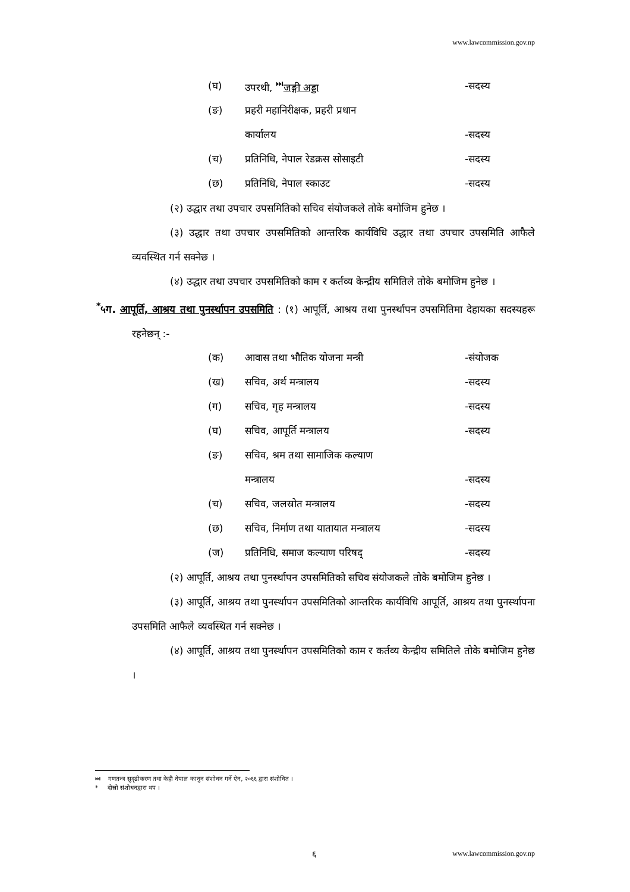www.lawcommission.gov.np
| (घ) | उपरथी, <sup>⏭</sup> जङ्गी अड्डा | -सदस्य |
| (ङ) | प्रहरी महानिरीक्षक, प्रहरी प्रधान | |
| | कार्यालय | -सदस्य |
| (च) | प्रतिनिधि, नेपाल रेडक्रस सोसाइटी | -सदस्य |
| (छ) | प्रतिनिधि, नेपाल स्काउट | -सदस्य |
(२) उद्धार तथा उपचार उपसमितिको सचिव संयोजकले तोके बमोजिम हुनेछ ।
(३) उद्धार तथा उपचार उपसमितिको आन्तरिक कार्यविधि उद्धार तथा उपचार उपसमिति आफैले व्यवस्थित गर्न सक्नेछ ।
(४) उद्धार तथा उपचार उपसमितिको काम र कर्तव्य केन्द्रीय समितिले तोके बमोजिम हुनेछ ।
<sup>*</sup> ५ग. आपूर्ति, आश्रय तथा पुनर्स्थापन उपसमिति : (१) आपूर्ति, आश्रय तथा पुनर्स्थापन उपसमितिमा देहायका सदस्यहरू रहनेछन् :-
| (क) | आवास तथा भौतिक योजना मन्त्री | -संयोजक |
| (ख) | सचिव, अर्थ मन्त्रालय | -सदस्य |
| (ग) | सचिव, गृह मन्त्रालय | -सदस्य |
| (घ) | सचिव, आपूर्ति मन्त्रालय | -सदस्य |
| (ङ) | सचिव, श्रम तथा सामाजिक कल्याण | |
| | मन्त्रालय | -सदस्य |
| (च) | सचिव, जलस्रोत मन्त्रालय | -सदस्य |
| (छ) | सचिव, निर्माण तथा यातायात मन्त्रालय | -सदस्य |
| (ज) | प्रतिनिधि, समाज कल्याण परिषद् | -सदस्य |
(२) आपूर्ति, आश्रय तथा पुनर्स्थापन उपसमितिको सचिव संयोजकले तोके बमोजिम हुनेछ ।
(३) आपूर्ति, आश्रय तथा पुनर्स्थापन उपसमितिको आन्तरिक कार्यविधि आपूर्ति, आश्रय तथा पुनर्स्थापना उपसमिति आफैले व्यवस्थित गर्न सक्नेछ ।
(४) आपूर्ति, आश्रय तथा पुनर्स्थापन उपसमितिको काम र कर्तव्य केन्द्रीय समितिले तोके बमोजिम हुनेछ ।
⏭ गणतन्त्र सुदृढीकरण तथा केही नेपाल कानुन संशोधन गर्ने ऐन, २०६६ द्वारा संशोधित ।
* दोस्रो संशोधनद्वारा थप ।
६ www.lawcommission.gov.np